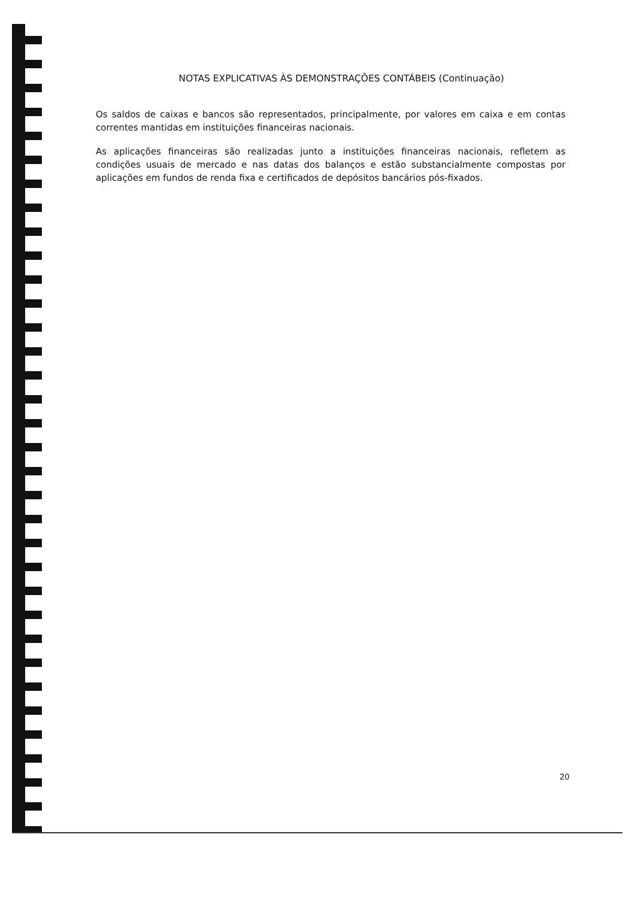NOTAS EXPLICATIVAS ÀS DEMONSTRAÇÕES CONTÁBEIS (Continuação)
Os saldos de caixas e bancos são representados, principalmente, por valores em caixa e em contas correntes mantidas em instituições financeiras nacionais.
As aplicações financeiras são realizadas junto a instituições financeiras nacionais, refletem as condições usuais de mercado e nas datas dos balanços e estão substancialmente compostas por aplicações em fundos de renda fixa e certificados de depósitos bancários pós-fixados.
20